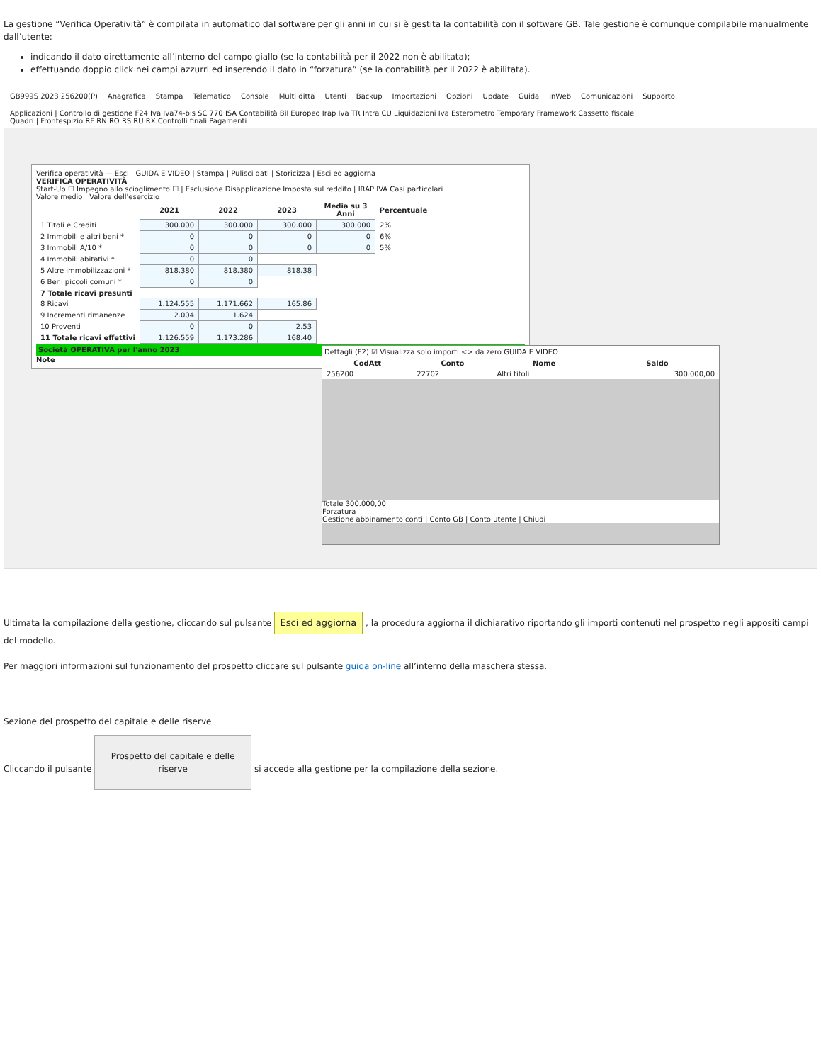La gestione “Verifica Operatività” è compilata in automatico dal software per gli anni in cui si è gestita la contabilità con il software GB. Tale gestione è comunque compilabile manualmente dall’utente:
indicando il dato direttamente all’interno del campo giallo (se la contabilità per il 2022 non è abilitata);
effettuando doppio click nei campi azzurri ed inserendo il dato in “forzatura” (se la contabilità per il 2022 è abilitata).
GB999S 2023 256200(P) Anagrafica Stampa Telematico Console Multi ditta Utenti Backup Importazioni Opzioni Update Guida inWeb Comunicazioni Supporto
Applicazioni | Controllo di gestione F24 Iva Iva74-bis SC 770 ISA Contabilità Bil Europeo Irap Iva TR Intra CU Liquidazioni Iva Esterometro Temporary Framework Cassetto fiscale
Quadri | Frontespizio RF RN RO RS RU RX Controlli finali Pagamenti
Verifica operatività — Esci | GUIDA E VIDEO | Stampa | Pulisci dati | Storicizza | Esci ed aggiorna
VERIFICA OPERATIVITÀ
Start-Up ☐ Impegno allo scioglimento ☐ | Esclusione Disapplicazione Imposta sul reddito | IRAP IVA Casi particolari
Valore medio | Valore dell'esercizio
| | 2021 | 2022 | 2023 | Media su 3 Anni | Percentuale |
| --- | --- | --- | --- | --- | --- |
| 1 Titoli e Crediti | 300.000 | 300.000 | 300.000 | 300.000 | 2% |
| 2 Immobili e altri beni * | 0 | 0 | 0 | 0 | 6% |
| 3 Immobili A/10 * | 0 | 0 | 0 | 0 | 5% |
| 4 Immobili abitativi * | 0 | 0 | | | |
| 5 Altre immobilizzazioni * | 818.380 | 818.380 | 818.38 | | |
| 6 Beni piccoli comuni * | 0 | 0 | | | |
| 7 Totale ricavi presunti | | | | | |
| 8 Ricavi | 1.124.555 | 1.171.662 | 165.86 | | |
| 9 Incrementi rimanenze | 2.004 | 1.624 | | | |
| 10 Proventi | 0 | 0 | 2.53 | | |
| 11 Totale ricavi effettivi | 1.126.559 | 1.173.286 | 168.40 | | |
Società OPERATIVA per l'anno 2023
Note
Dettagli (F2) ☑ Visualizza solo importi <> da zero GUIDA E VIDEO
| CodAtt | Conto | Nome | Saldo |
| --- | --- | --- | --- |
| 256200 | 22702 | Altri titoli | 300.000,00 |
Totale 300.000,00
Forzatura
Gestione abbinamento conti | Conto GB | Conto utente | Chiudi
Ultimata la compilazione della gestione, cliccando sul pulsante Esci ed aggiorna , la procedura aggiorna il dichiarativo riportando gli importi contenuti nel prospetto negli appositi campi del modello.
Per maggiori informazioni sul funzionamento del prospetto cliccare sul pulsante guida on-line all’interno della maschera stessa.
Sezione del prospetto del capitale e delle riserve
Cliccando il pulsante Prospetto del capitale e delle riserve si accede alla gestione per la compilazione della sezione.